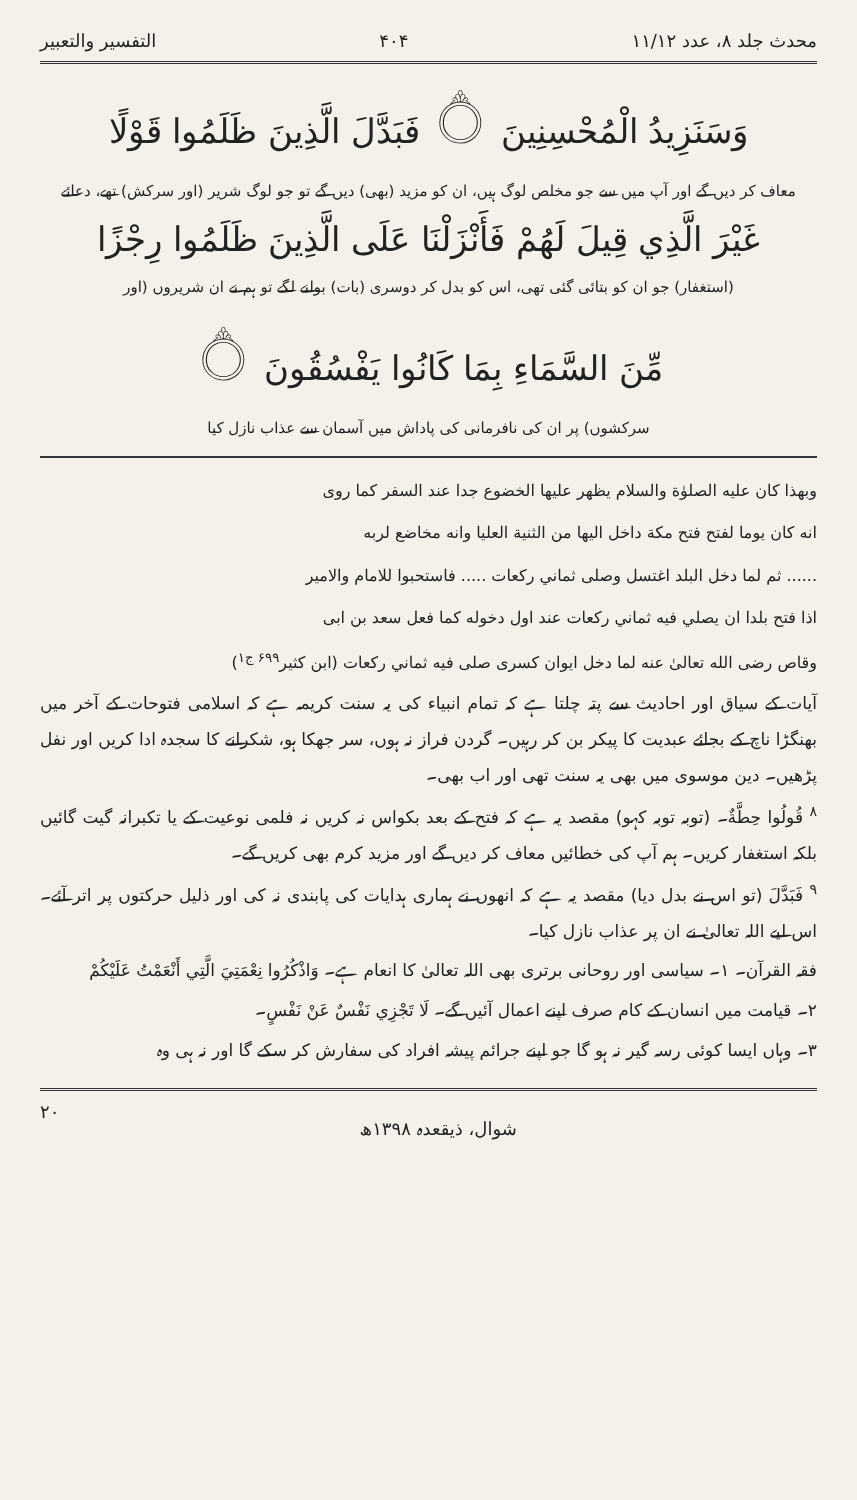محدث جلد ۸، عدد ۱۱/۱۲ ۴۰۴ التفسیر والتعبیر
وَسَنَزِيدُ الْمُحْسِنِينَ ۝ فَبَدَّلَ الَّذِينَ ظَلَمُوا قَوْلًا
معاف کر دیں گے اور آپ میں سے جو مخلص لوگ ہیں، ان کو مزید (بھی) دیں گے تو جو لوگ شریر (اور سرکش) تھے، دعائے
غَيْرَ الَّذِي قِيلَ لَهُمْ فَأَنْزَلْنَا عَلَى الَّذِينَ ظَلَمُوا رِجْزًا
(استغفار) جو ان کو بتائی گئی تھی، اس کو بدل کر دوسری (بات) بولنے لگے تو ہم نے ان شریروں (اور
مِّنَ السَّمَاءِ بِمَا كَانُوا يَفْسُقُونَ ۝
سرکشوں) پر ان کی نافرمانی کی پاداش میں آسمان سے عذاب نازل کیا
وبهذا كان عليه الصلوٰة والسلام يظهر عليها الخضوع جدا عند السفر كما روى
انه كان يوما لفتح فتح مكة داخل اليها من الثنية العليا وانه مخاضع لربه
...... ثم لما دخل البلد اغتسل وصلى ثماني ركعات ..... فاستحبوا للامام والامير
اذا فتح بلدا ان يصلي فيه ثماني ركعات عند اول دخوله كما فعل سعد بن ابى
وقاص رضى الله تعالىٰ عنه لما دخل ايوان كسرى صلى فيه ثماني ركعات (ابن كثير<sup>۶۹۹ ج۱</sup>)
آیات کے سیاق اور احادیث سے پتہ چلتا ہے کہ تمام انبیاء کی یہ سنت کریمہ ہے کہ اسلامی فتوحات کے آخر میں بھنگڑا ناچ کے بجائے عبدیت کا پیکر بن کر رہیں۔ گردن فراز نہ ہوں، سر جھکا ہو، شکرانے کا سجدہ ادا کریں اور نفل پڑھیں۔ دین موسوی میں بھی یہ سنت تھی اور اب بھی۔
<sup>۸</sup> قُولُوا حِطَّةٌ۔ (توبہ توبہ کہو) مقصد یہ ہے کہ فتح کے بعد بکواس نہ کریں نہ فلمی نوعیت کے یا تکبرانہ گیت گائیں بلکہ استغفار کریں۔ ہم آپ کی خطائیں معاف کر دیں گے اور مزید کرم بھی کریں گے۔
<sup>۹</sup> فَبَدَّلَ (تو اس نے بدل دیا) مقصد یہ ہے کہ انھوں نے ہماری ہدایات کی پابندی نہ کی اور ذلیل حرکتوں پر اتر آئے۔ اس لیے اللہ تعالیٰ نے ان پر عذاب نازل کیا۔
فقہ القرآن۔ ۱۔ سیاسی اور روحانی برتری بھی اللہ تعالیٰ کا انعام ہے۔ وَاذْكُرُوا نِعْمَتِيَ الَّتِي أَنْعَمْتُ عَلَيْكُمْ
۲۔ قیامت میں انسان کے کام صرف اپنے اعمال آئیں گے۔ لَا تَجْزِي نَفْسٌ عَنْ نَفْسٍ۔
۳۔ وہاں ایسا کوئی رسہ گیر نہ ہو گا جو اپنے جرائم پیشہ افراد کی سفارش کر سکے گا اور نہ ہی وہ
شوال، ذیقعدہ ۱۳۹۸ھ ۲۰